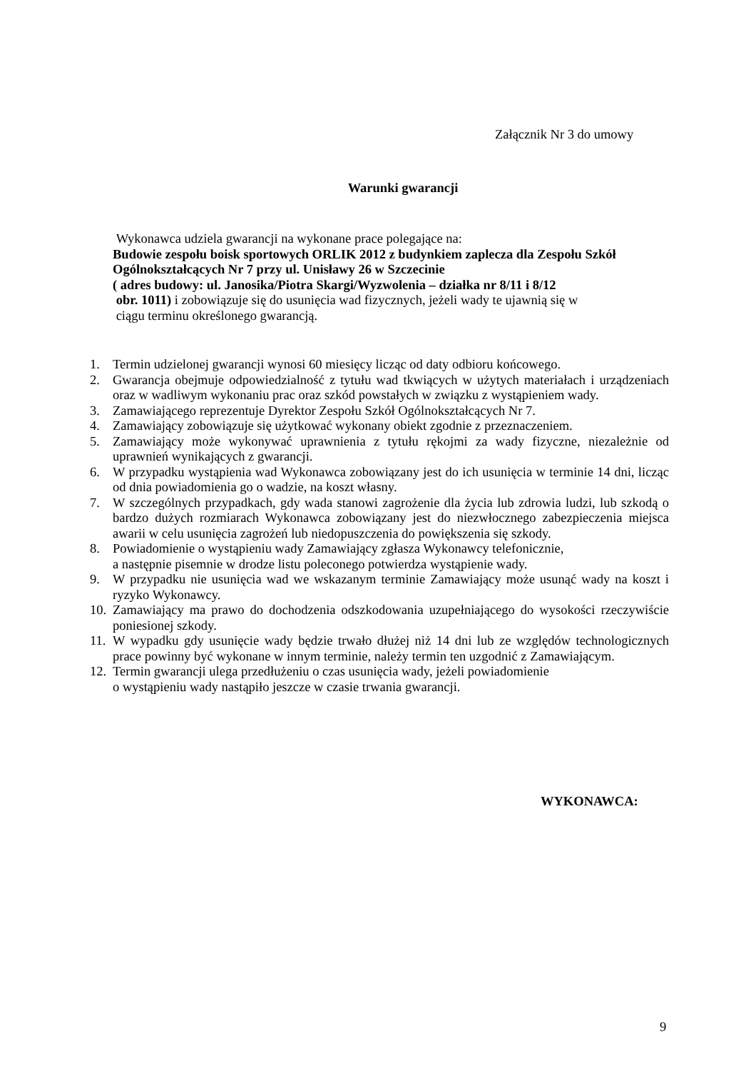Załącznik Nr 3 do umowy
Warunki gwarancji
Wykonawca udziela gwarancji na wykonane prace polegające na:
Budowie zespołu boisk sportowych ORLIK 2012 z budynkiem zaplecza dla Zespołu Szkół Ogólnokształcących Nr 7 przy ul. Unisławy 26 w Szczecinie
( adres budowy: ul. Janosika/Piotra Skargi/Wyzwolenia – działka nr 8/11 i 8/12
obr. 1011) i zobowiązuje się do usunięcia wad fizycznych, jeżeli wady te ujawnią się w
ciągu terminu określonego gwarancją.
1. Termin udzielonej gwarancji wynosi 60 miesięcy licząc od daty odbioru końcowego.
2. Gwarancja obejmuje odpowiedzialność z tytułu wad tkwiących w użytych materiałach i urządzeniach oraz w wadliwym wykonaniu prac oraz szkód powstałych w związku z wystąpieniem wady.
3. Zamawiającego reprezentuje Dyrektor Zespołu Szkół Ogólnokształcących Nr 7.
4. Zamawiający zobowiązuje się użytkować wykonany obiekt zgodnie z przeznaczeniem.
5. Zamawiający może wykonywać uprawnienia z tytułu rękojmi za wady fizyczne, niezależnie od uprawnień wynikających z gwarancji.
6. W przypadku wystąpienia wad Wykonawca zobowiązany jest do ich usunięcia w terminie 14 dni, licząc od dnia powiadomienia go o wadzie, na koszt własny.
7. W szczególnych przypadkach, gdy wada stanowi zagrożenie dla życia lub zdrowia ludzi, lub szkodą o bardzo dużych rozmiarach Wykonawca zobowiązany jest do niezwłocznego zabezpieczenia miejsca awarii w celu usunięcia zagrożeń lub niedopuszczenia do powiększenia się szkody.
8. Powiadomienie o wystąpieniu wady Zamawiający zgłasza Wykonawcy telefonicznie,
a następnie pisemnie w drodze listu poleconego potwierdza wystąpienie wady.
9. W przypadku nie usunięcia wad we wskazanym terminie Zamawiający może usunąć wady na koszt i ryzyko Wykonawcy.
10. Zamawiający ma prawo do dochodzenia odszkodowania uzupełniającego do wysokości rzeczywiście poniesionej szkody.
11. W wypadku gdy usunięcie wady będzie trwało dłużej niż 14 dni lub ze względów technologicznych prace powinny być wykonane w innym terminie, należy termin ten uzgodnić z Zamawiającym.
12. Termin gwarancji ulega przedłużeniu o czas usunięcia wady, jeżeli powiadomienie
o wystąpieniu wady nastąpiło jeszcze w czasie trwania gwarancji.
WYKONAWCA:
9